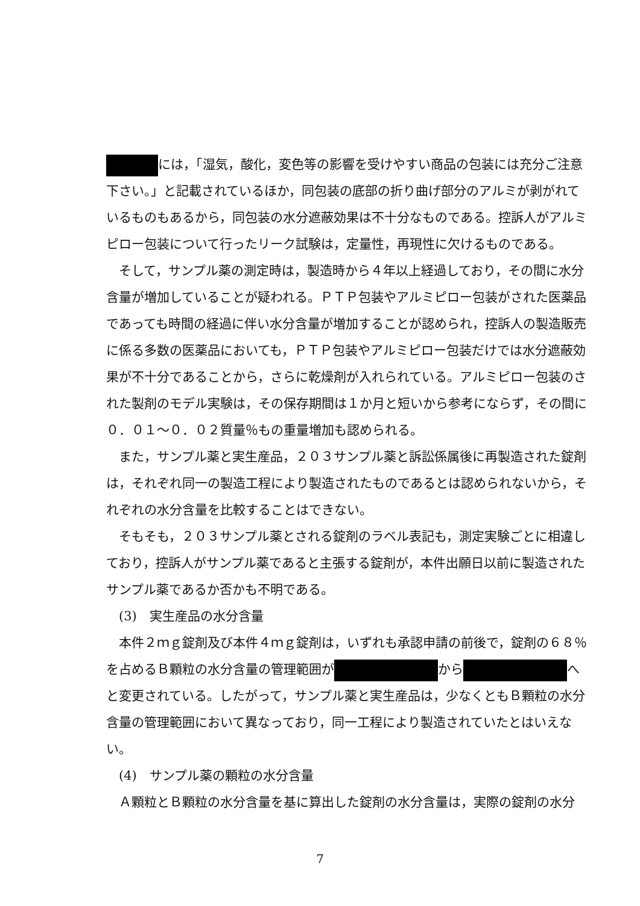には，「湿気，酸化，変色等の影響を受けやすい商品の包装には充分ご注意下さい。」と記載されているほか，同包装の底部の折り曲げ部分のアルミが剥がれているものもあるから，同包装の水分遮蔽効果は不十分なものである。控訴人がアルミピロー包装について行ったリーク試験は，定量性，再現性に欠けるものである。
そして，サンプル薬の測定時は，製造時から４年以上経過しており，その間に水分含量が増加していることが疑われる。ＰＴＰ包装やアルミピロー包装がされた医薬品であっても時間の経過に伴い水分含量が増加することが認められ，控訴人の製造販売に係る多数の医薬品においても，ＰＴＰ包装やアルミピロー包装だけでは水分遮蔽効果が不十分であることから，さらに乾燥剤が入れられている。アルミピロー包装のされた製剤のモデル実験は，その保存期間は１か月と短いから参考にならず，その間に０．０１～０．０２質量％もの重量増加も認められる。
また，サンプル薬と実生産品，２０３サンプル薬と訴訟係属後に再製造された錠剤は，それぞれ同一の製造工程により製造されたものであるとは認められないから，それぞれの水分含量を比較することはできない。
そもそも，２０３サンプル薬とされる錠剤のラベル表記も，測定実験ごとに相違しており，控訴人がサンプル薬であると主張する錠剤が，本件出願日以前に製造されたサンプル薬であるか否かも不明である。
(3)　実生産品の水分含量
本件２ｍｇ錠剤及び本件４ｍｇ錠剤は，いずれも承認申請の前後で，錠剤の６８％を占めるＢ顆粒の水分含量の管理範囲が から へと変更されている。したがって，サンプル薬と実生産品は，少なくともＢ顆粒の水分含量の管理範囲において異なっており，同一工程により製造されていたとはいえない。
(4)　サンプル薬の顆粒の水分含量
Ａ顆粒とＢ顆粒の水分含量を基に算出した錠剤の水分含量は，実際の錠剤の水分
7